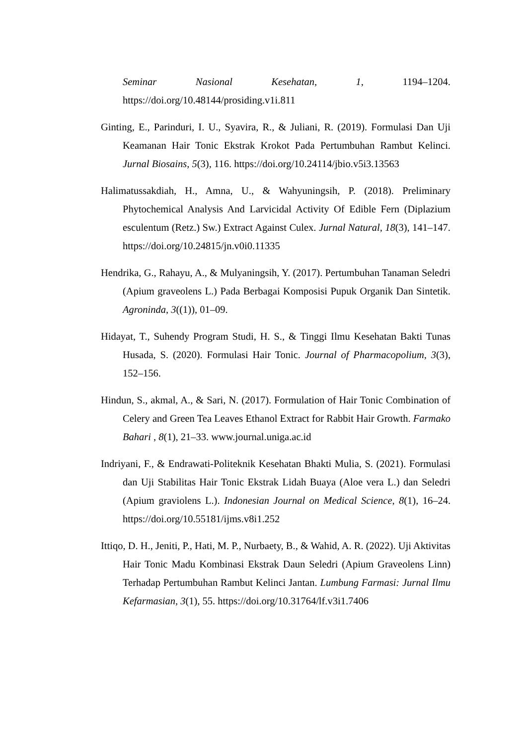Seminar Nasional Kesehatan, 1, 1194–1204. https://doi.org/10.48144/prosiding.v1i.811
Ginting, E., Parinduri, I. U., Syavira, R., & Juliani, R. (2019). Formulasi Dan Uji Keamanan Hair Tonic Ekstrak Krokot Pada Pertumbuhan Rambut Kelinci. Jurnal Biosains, 5(3), 116. https://doi.org/10.24114/jbio.v5i3.13563
Halimatussakdiah, H., Amna, U., & Wahyuningsih, P. (2018). Preliminary Phytochemical Analysis And Larvicidal Activity Of Edible Fern (Diplazium esculentum (Retz.) Sw.) Extract Against Culex. Jurnal Natural, 18(3), 141–147. https://doi.org/10.24815/jn.v0i0.11335
Hendrika, G., Rahayu, A., & Mulyaningsih, Y. (2017). Pertumbuhan Tanaman Seledri (Apium graveolens L.) Pada Berbagai Komposisi Pupuk Organik Dan Sintetik. Agroninda, 3((1)), 01–09.
Hidayat, T., Suhendy Program Studi, H. S., & Tinggi Ilmu Kesehatan Bakti Tunas Husada, S. (2020). Formulasi Hair Tonic. Journal of Pharmacopolium, 3(3), 152–156.
Hindun, S., akmal, A., & Sari, N. (2017). Formulation of Hair Tonic Combination of Celery and Green Tea Leaves Ethanol Extract for Rabbit Hair Growth. Farmako Bahari , 8(1), 21–33. www.journal.uniga.ac.id
Indriyani, F., & Endrawati-Politeknik Kesehatan Bhakti Mulia, S. (2021). Formulasi dan Uji Stabilitas Hair Tonic Ekstrak Lidah Buaya (Aloe vera L.) dan Seledri (Apium graviolens L.). Indonesian Journal on Medical Science, 8(1), 16–24. https://doi.org/10.55181/ijms.v8i1.252
Ittiqo, D. H., Jeniti, P., Hati, M. P., Nurbaety, B., & Wahid, A. R. (2022). Uji Aktivitas Hair Tonic Madu Kombinasi Ekstrak Daun Seledri (Apium Graveolens Linn) Terhadap Pertumbuhan Rambut Kelinci Jantan. Lumbung Farmasi: Jurnal Ilmu Kefarmasian, 3(1), 55. https://doi.org/10.31764/lf.v3i1.7406